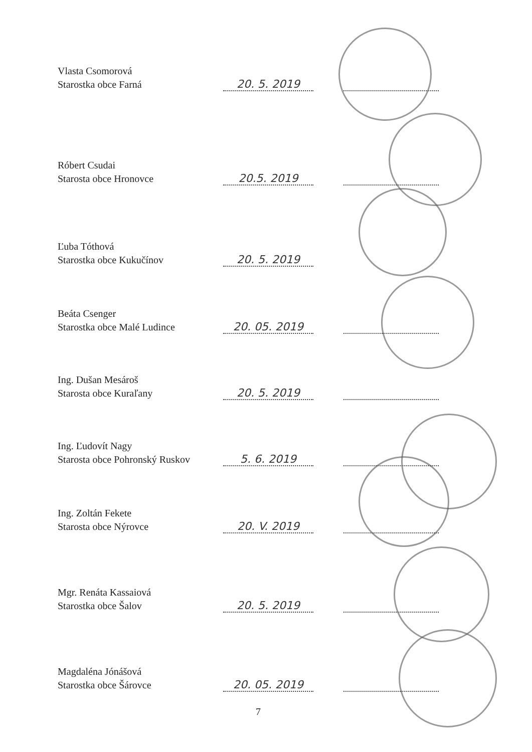Vlasta Csomorová
Starostka obce Farná
20. 5. 2019
Róbert Csudai
Starosta obce Hronovce
20.5. 2019
Ľuba Tóthová
Starostka obce Kukučínov
20. 5. 2019
Beáta Csenger
Starostka obce Malé Ludince
20. 05. 2019
Ing. Dušan Mesároš
Starosta obce Kuraľany
20. 5. 2019
Ing. Ľudovít Nagy
Starosta obce Pohronský Ruskov
5. 6. 2019
Ing. Zoltán Fekete
Starosta obce Nýrovce
20. V. 2019
Mgr. Renáta Kassaiová
Starostka obce Šalov
20. 5. 2019
Magdaléna Jónášová
Starostka obce Šárovce
20. 05. 2019
7